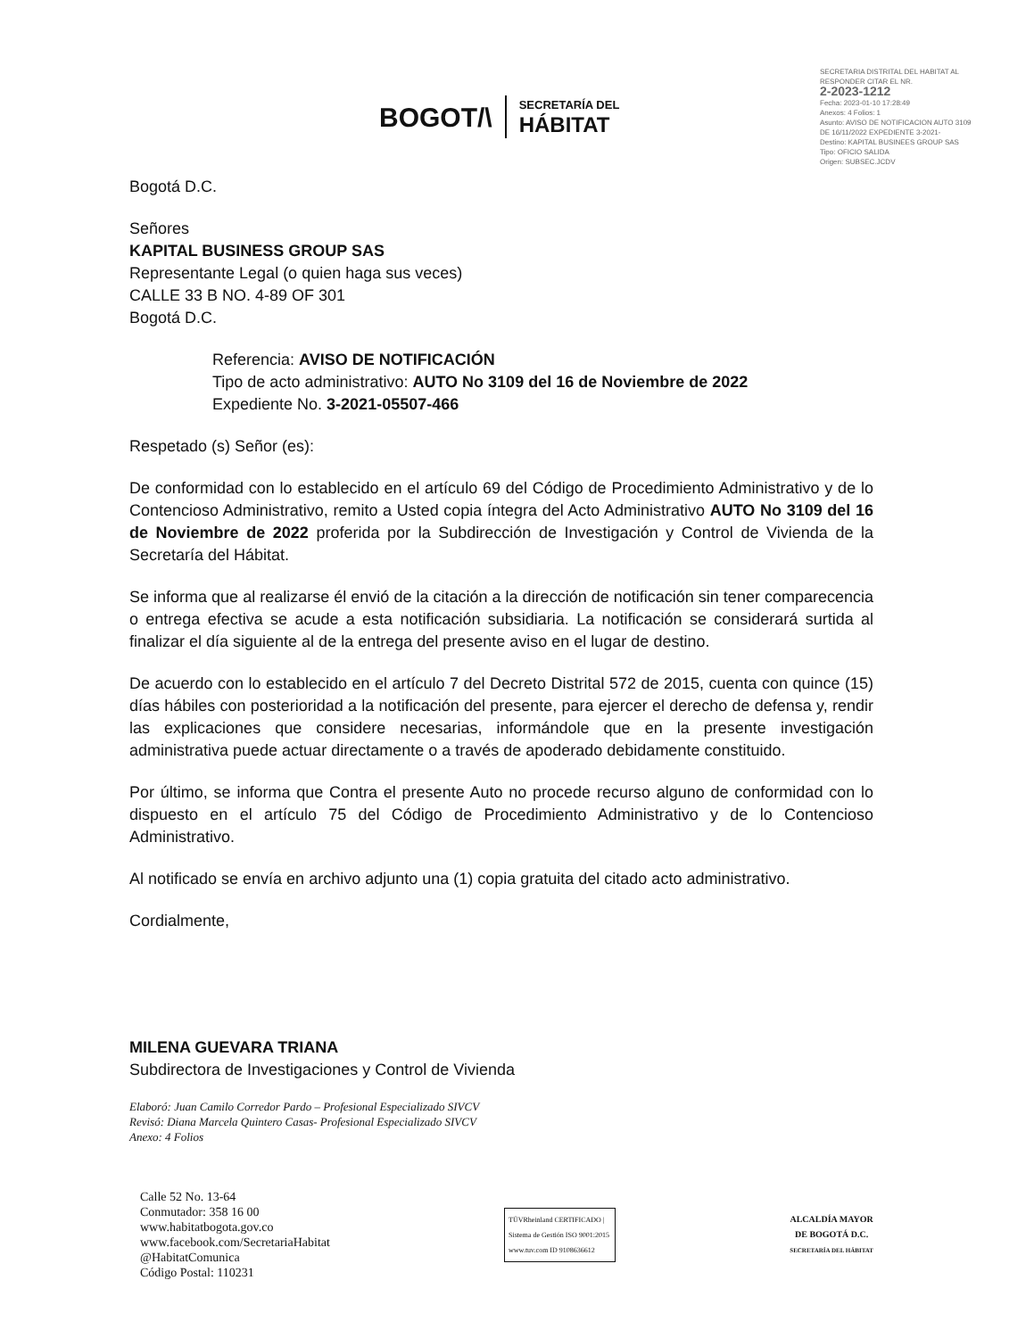BOGOT/\
SECRETARÍA DEL
HÁBITAT
SECRETARIA DISTRITAL DEL HABITAT AL RESPONDER CITAR EL NR.
2-2023-1212
Fecha: 2023-01-10 17:28:49
Anexos: 4 Folios: 1
Asunto: AVISO DE NOTIFICACION AUTO 3109 DE 16/11/2022 EXPEDIENTE 3-2021-
Destino: KAPITAL BUSINEES GROUP SAS
Tipo: OFICIO SALIDA
Origen: SUBSEC.JCDV
Bogotá D.C.
Señores
KAPITAL BUSINESS GROUP SAS
Representante Legal (o quien haga sus veces)
CALLE 33 B NO. 4-89 OF 301
Bogotá D.C.
Referencia: AVISO DE NOTIFICACIÓN
Tipo de acto administrativo: AUTO No 3109 del 16 de Noviembre de 2022
Expediente No. 3-2021-05507-466
Respetado (s) Señor (es):
De conformidad con lo establecido en el artículo 69 del Código de Procedimiento Administrativo y de lo Contencioso Administrativo, remito a Usted copia íntegra del Acto Administrativo AUTO No 3109 del 16 de Noviembre de 2022 proferida por la Subdirección de Investigación y Control de Vivienda de la Secretaría del Hábitat.
Se informa que al realizarse él envió de la citación a la dirección de notificación sin tener comparecencia o entrega efectiva se acude a esta notificación subsidiaria. La notificación se considerará surtida al finalizar el día siguiente al de la entrega del presente aviso en el lugar de destino.
De acuerdo con lo establecido en el artículo 7 del Decreto Distrital 572 de 2015, cuenta con quince (15) días hábiles con posterioridad a la notificación del presente, para ejercer el derecho de defensa y, rendir las explicaciones que considere necesarias, informándole que en la presente investigación administrativa puede actuar directamente o a través de apoderado debidamente constituido.
Por último, se informa que Contra el presente Auto no procede recurso alguno de conformidad con lo dispuesto en el artículo 75 del Código de Procedimiento Administrativo y de lo Contencioso Administrativo.
Al notificado se envía en archivo adjunto una (1) copia gratuita del citado acto administrativo.
Cordialmente,
MILENA GUEVARA TRIANA
Subdirectora de Investigaciones y Control de Vivienda
Elaboró: Juan Camilo Corredor Pardo – Profesional Especializado SIVCV
Revisó: Diana Marcela Quintero Casas- Profesional Especializado SIVCV
Anexo: 4 Folios
Calle 52 No. 13-64
Conmutador: 358 16 00
www.habitatbogota.gov.co
www.facebook.com/SecretariaHabitat
@HabitatComunica
Código Postal: 110231
TÜVRheinland CERTIFICADO | Sistema de Gestión ISO 9001:2015 www.tuv.com ID 9108636612
ALCALDÍA MAYOR
DE BOGOTÁ D.C.
SECRETARÍA DEL HÁBITAT